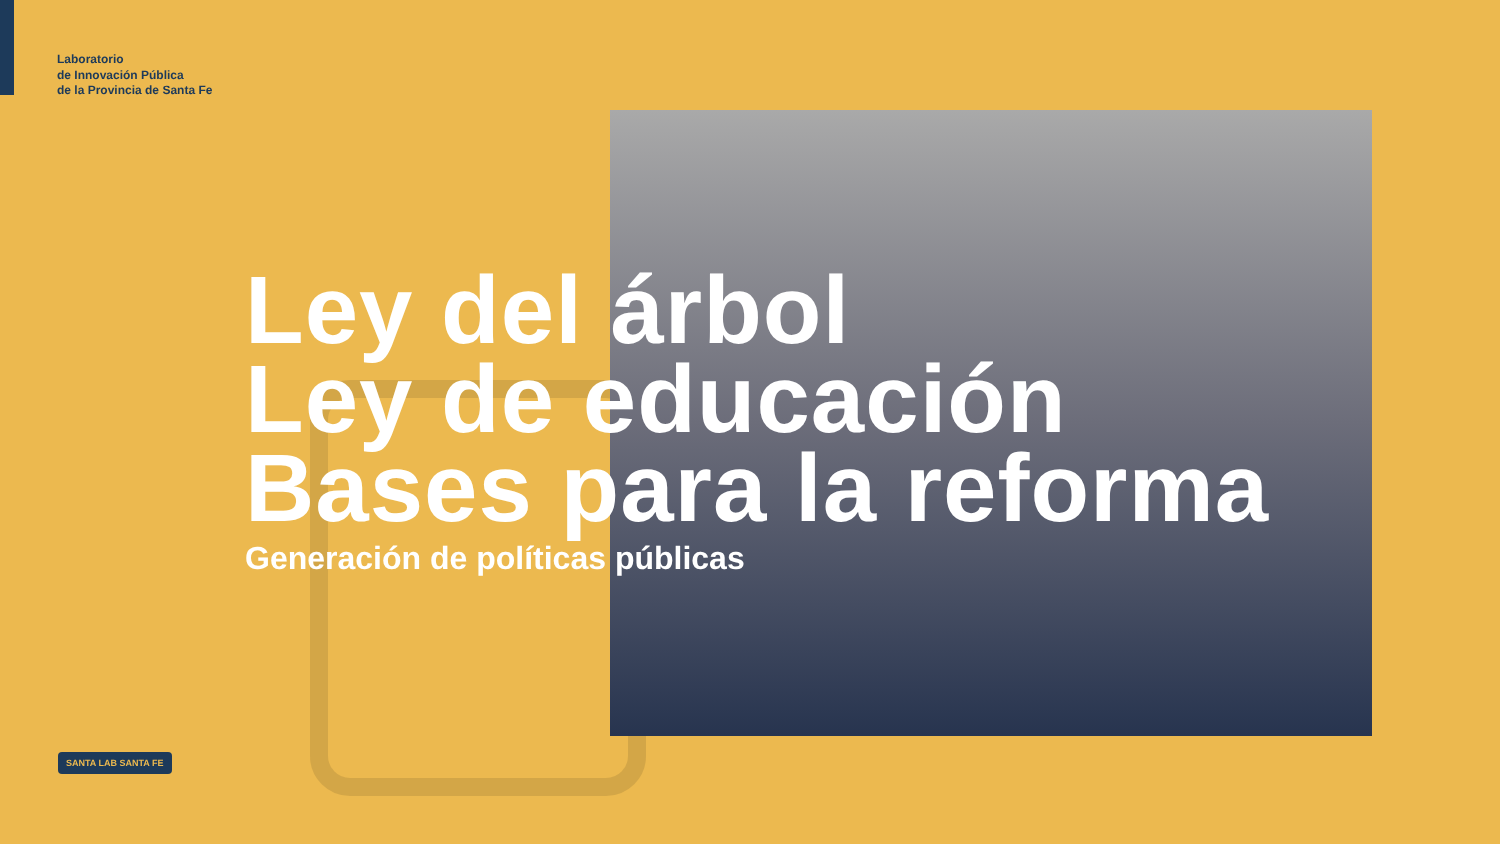Laboratorio
de Innovación Pública
de la Provincia de Santa Fe
Ley del árbol
Ley de educación
Bases para la reforma
Generación de políticas públicas
SANTA LAB SANTA FE